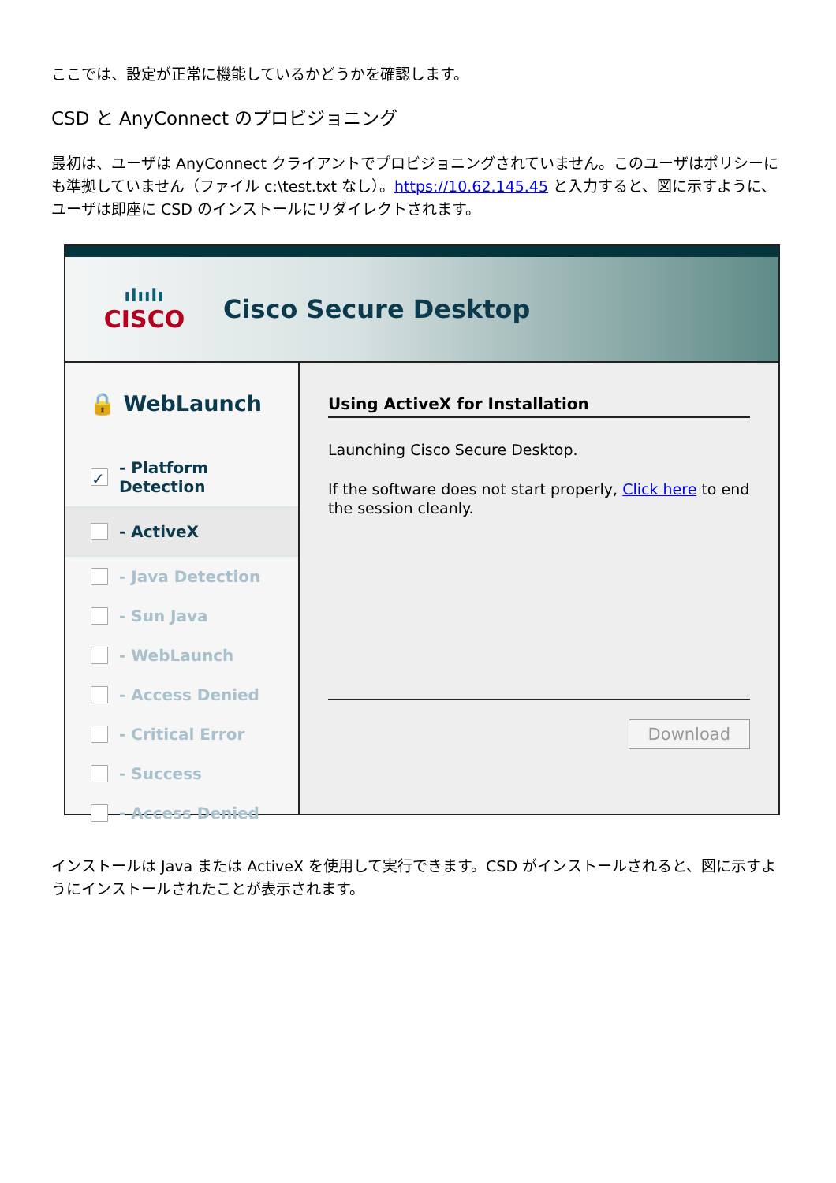ここでは、設定が正常に機能しているかどうかを確認します。
CSD と AnyConnect のプロビジョニング
最初は、ユーザは AnyConnect クライアントでプロビジョニングされていません。このユーザはポリシーにも準拠していません（ファイル c:\test.txt なし）。https://10.62.145.45 と入力すると、図に示すように、ユーザは即座に CSD のインストールにリダイレクトされます。
ılıılı
CISCO
Cisco Secure Desktop
🔒 WebLaunch
✓ - Platform Detection
- ActiveX
- Java Detection
- Sun Java
- WebLaunch
- Access Denied
- Critical Error
- Success
- Access Denied
Using ActiveX for Installation
Launching Cisco Secure Desktop.
If the software does not start properly, Click here to end the session cleanly.
Download
インストールは Java または ActiveX を使用して実行できます。CSD がインストールされると、図に示すようにインストールされたことが表示されます。